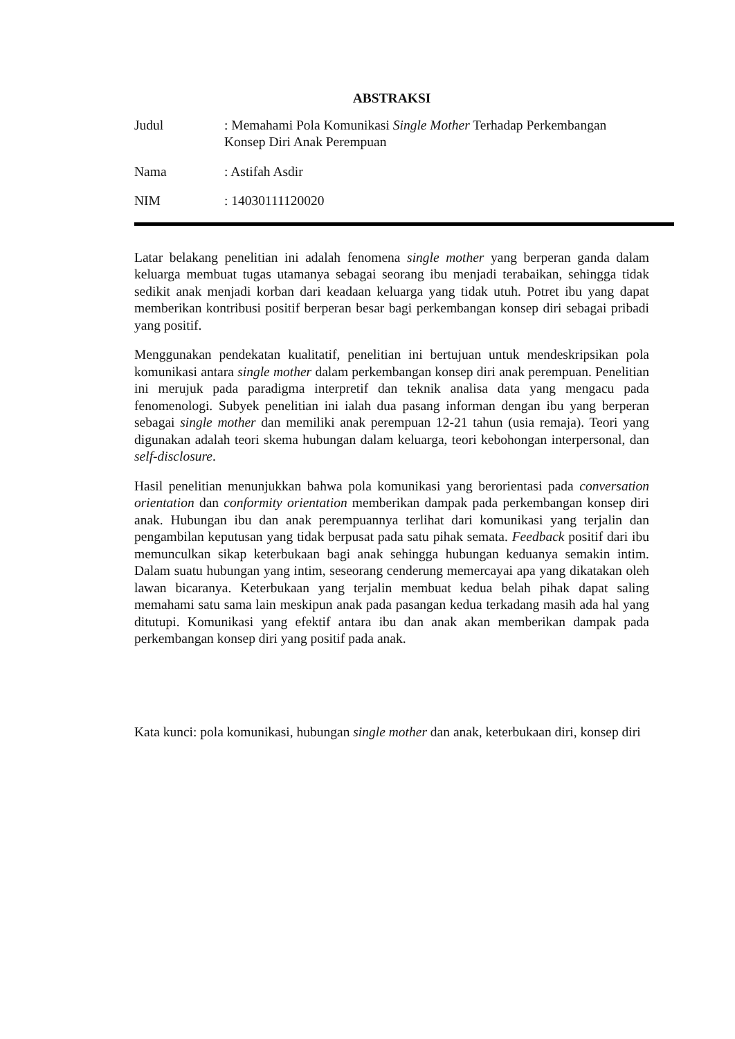ABSTRAKSI
Judul : Memahami Pola Komunikasi Single Mother Terhadap Perkembangan Konsep Diri Anak Perempuan
Nama : Astifah Asdir
NIM : 14030111120020
Latar belakang penelitian ini adalah fenomena single mother yang berperan ganda dalam keluarga membuat tugas utamanya sebagai seorang ibu menjadi terabaikan, sehingga tidak sedikit anak menjadi korban dari keadaan keluarga yang tidak utuh. Potret ibu yang dapat memberikan kontribusi positif berperan besar bagi perkembangan konsep diri sebagai pribadi yang positif.
Menggunakan pendekatan kualitatif, penelitian ini bertujuan untuk mendeskripsikan pola komunikasi antara single mother dalam perkembangan konsep diri anak perempuan. Penelitian ini merujuk pada paradigma interpretif dan teknik analisa data yang mengacu pada fenomenologi. Subyek penelitian ini ialah dua pasang informan dengan ibu yang berperan sebagai single mother dan memiliki anak perempuan 12-21 tahun (usia remaja). Teori yang digunakan adalah teori skema hubungan dalam keluarga, teori kebohongan interpersonal, dan self-disclosure.
Hasil penelitian menunjukkan bahwa pola komunikasi yang berorientasi pada conversation orientation dan conformity orientation memberikan dampak pada perkembangan konsep diri anak. Hubungan ibu dan anak perempuannya terlihat dari komunikasi yang terjalin dan pengambilan keputusan yang tidak berpusat pada satu pihak semata. Feedback positif dari ibu memunculkan sikap keterbukaan bagi anak sehingga hubungan keduanya semakin intim. Dalam suatu hubungan yang intim, seseorang cenderung memercayai apa yang dikatakan oleh lawan bicaranya. Keterbukaan yang terjalin membuat kedua belah pihak dapat saling memahami satu sama lain meskipun anak pada pasangan kedua terkadang masih ada hal yang ditutupi. Komunikasi yang efektif antara ibu dan anak akan memberikan dampak pada perkembangan konsep diri yang positif pada anak.
Kata kunci: pola komunikasi, hubungan single mother dan anak, keterbukaan diri, konsep diri